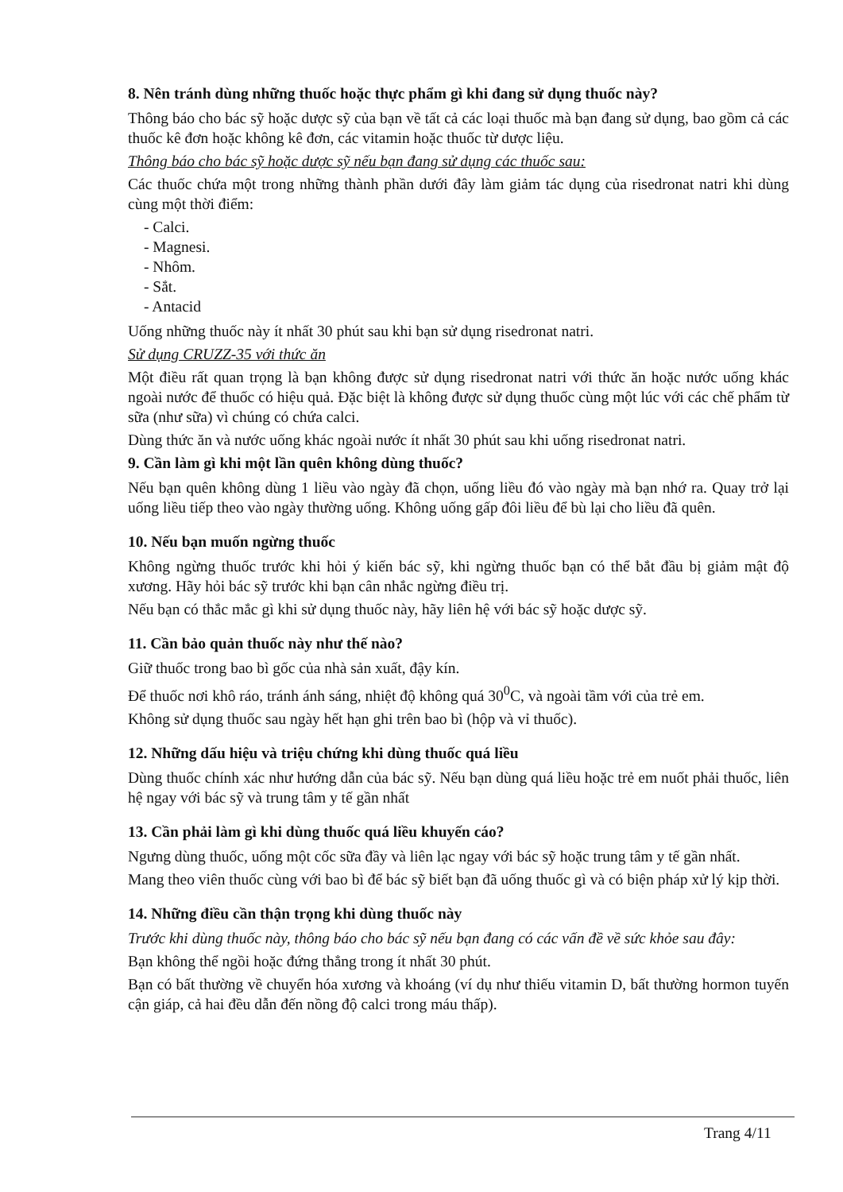8. Nên tránh dùng những thuốc hoặc thực phẩm gì khi đang sử dụng thuốc này?
Thông báo cho bác sỹ hoặc dược sỹ của bạn về tất cả các loại thuốc mà bạn đang sử dụng, bao gồm cả các thuốc kê đơn hoặc không kê đơn, các vitamin hoặc thuốc từ dược liệu.
Thông báo cho bác sỹ hoặc dược sỹ nếu bạn đang sử dụng các thuốc sau:
Các thuốc chứa một trong những thành phần dưới đây làm giảm tác dụng của risedronat natri khi dùng cùng một thời điểm:
- Calci.
- Magnesi.
- Nhôm.
- Sắt.
- Antacid
Uống những thuốc này ít nhất 30 phút sau khi bạn sử dụng risedronat natri.
Sử dụng CRUZZ-35 với thức ăn
Một điều rất quan trọng là bạn không được sử dụng risedronat natri với thức ăn hoặc nước uống khác ngoài nước để thuốc có hiệu quả. Đặc biệt là không được sử dụng thuốc cùng một lúc với các chế phẩm từ sữa (như sữa) vì chúng có chứa calci.
Dùng thức ăn và nước uống khác ngoài nước ít nhất 30 phút sau khi uống risedronat natri.
9. Cần làm gì khi một lần quên không dùng thuốc?
Nếu bạn quên không dùng 1 liều vào ngày đã chọn, uống liều đó vào ngày mà bạn nhớ ra. Quay trở lại uống liều tiếp theo vào ngày thường uống. Không uống gấp đôi liều để bù lại cho liều đã quên.
10. Nếu bạn muốn ngừng thuốc
Không ngừng thuốc trước khi hỏi ý kiến bác sỹ, khi ngừng thuốc bạn có thể bắt đầu bị giảm mật độ xương. Hãy hỏi bác sỹ trước khi bạn cân nhắc ngừng điều trị.
Nếu bạn có thắc mắc gì khi sử dụng thuốc này, hãy liên hệ với bác sỹ hoặc dược sỹ.
11. Cần bảo quản thuốc này như thế nào?
Giữ thuốc trong bao bì gốc của nhà sản xuất, đậy kín.
Để thuốc nơi khô ráo, tránh ánh sáng, nhiệt độ không quá 30<sup>0</sup>C, và ngoài tầm với của trẻ em.
Không sử dụng thuốc sau ngày hết hạn ghi trên bao bì (hộp và vỉ thuốc).
12. Những dấu hiệu và triệu chứng khi dùng thuốc quá liều
Dùng thuốc chính xác như hướng dẫn của bác sỹ. Nếu bạn dùng quá liều hoặc trẻ em nuốt phải thuốc, liên hệ ngay với bác sỹ và trung tâm y tế gần nhất
13. Cần phải làm gì khi dùng thuốc quá liều khuyến cáo?
Ngưng dùng thuốc, uống một cốc sữa đầy và liên lạc ngay với bác sỹ hoặc trung tâm y tế gần nhất.
Mang theo viên thuốc cùng với bao bì để bác sỹ biết bạn đã uống thuốc gì và có biện pháp xử lý kịp thời.
14. Những điều cần thận trọng khi dùng thuốc này
Trước khi dùng thuốc này, thông báo cho bác sỹ nếu bạn đang có các vấn đề về sức khỏe sau đây:
Bạn không thể ngồi hoặc đứng thẳng trong ít nhất 30 phút.
Bạn có bất thường về chuyển hóa xương và khoáng (ví dụ như thiếu vitamin D, bất thường hormon tuyến cận giáp, cả hai đều dẫn đến nồng độ calci trong máu thấp).
Trang 4/11